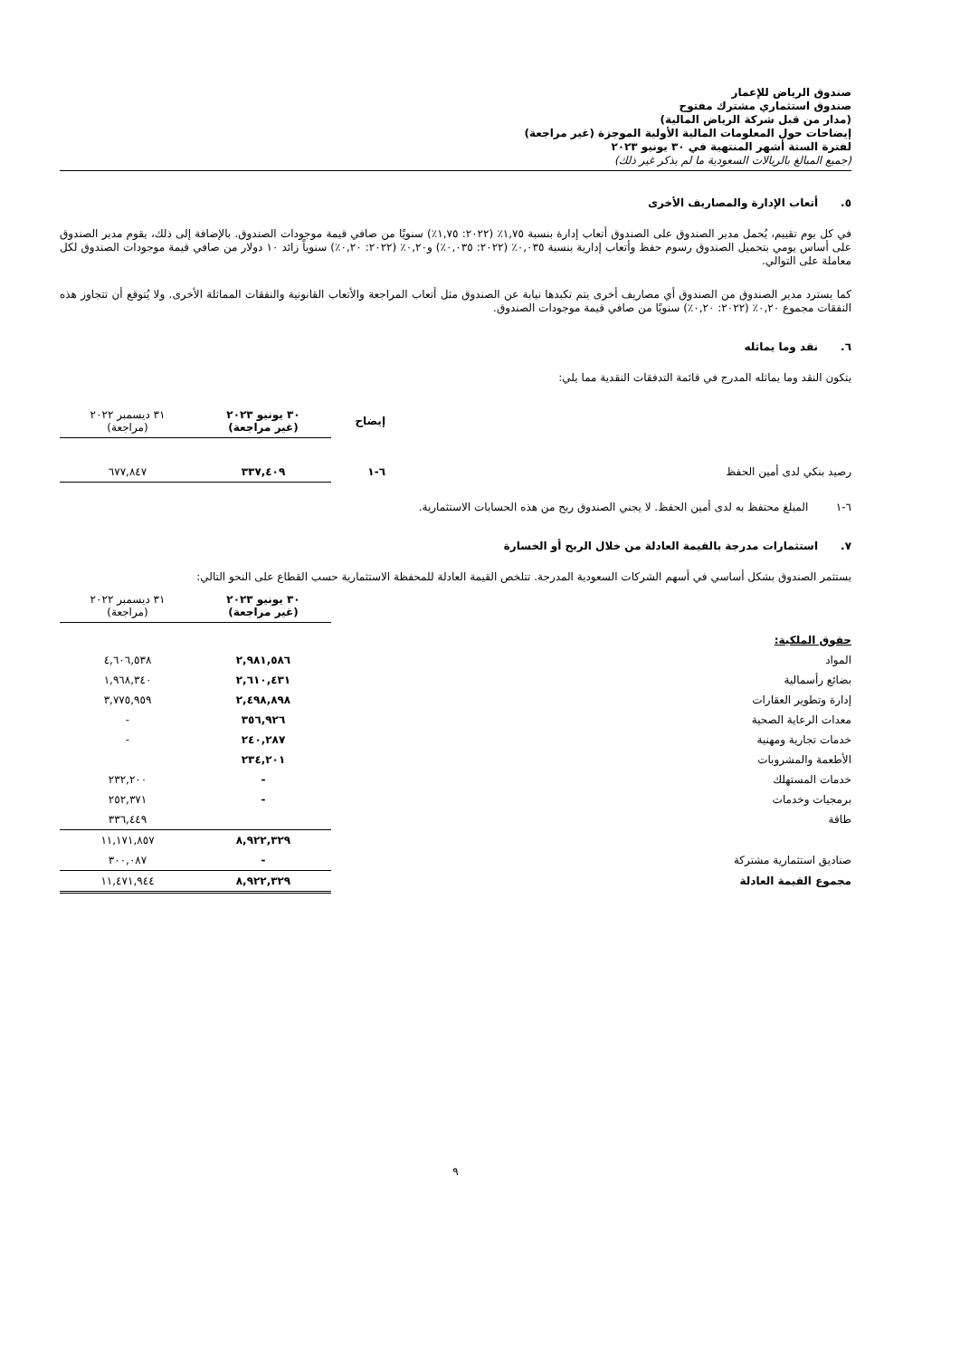صندوق الرياض للإعمار
صندوق استثماري مشترك مفتوح
(مدار من قبل شركة الرياض المالية)
إيضاحات حول المعلومات المالية الأولية الموجزة (غير مراجعة)
لفترة الستة أشهر المنتهية في ٣٠ يونيو ٢٠٢٣
(جميع المبالغ بالريالات السعودية ما لم يذكر غير ذلك)
٥. أتعاب الإدارة والمصاريف الأخرى
في كل يوم تقييم، يُحمل مدير الصندوق على الصندوق أتعاب إدارة بنسبة ١,٧٥٪ (٢٠٢٢: ١,٧٥٪) سنويًا من صافي قيمة موجودات الصندوق. بالإضافة إلى ذلك، يقوم مدير الصندوق على أساس يومي بتحميل الصندوق رسوم حفظ وأتعاب إدارية بنسبة ٠,٠٣٥٪ (٢٠٢٢: ٠,٠٣٥٪) و٠,٢٠٪ (٢٠٢٢: ٠,٢٠٪) سنوياً زائد ١٠ دولار من صافي قيمة موجودات الصندوق لكل معاملة على التوالي.
كما يسترد مدير الصندوق من الصندوق أي مصاريف أخرى يتم تكبدها نيابة عن الصندوق مثل أتعاب المراجعة والأتعاب القانونية والنفقات المماثلة الأخرى. ولا يُتوقع أن تتجاوز هذه النفقات مجموع ٠,٢٠٪ (٢٠٢٢: ٠,٢٠٪) سنويًا من صافي قيمة موجودات الصندوق.
٦. نقد وما يماثله
يتكون النقد وما يماثله المدرج في قائمة التدفقات النقدية مما يلي:
| | إيضاح | ٣٠ يونيو ٢٠٢٣ (غير مراجعة) | ٣١ ديسمبر ٢٠٢٢ (مراجعة) |
| رصيد بنكي لدى أمين الحفظ | ٦-١ | ٣٣٧,٤٠٩ | ٦٧٧,٨٤٧ |
٦-١ المبلغ محتفظ به لدى أمين الحفظ. لا يجني الصندوق ربح من هذه الحسابات الاستثمارية.
٧. استثمارات مدرجة بالقيمة العادلة من خلال الربح أو الخسارة
يستثمر الصندوق بشكل أساسي في أسهم الشركات السعودية المدرجة. تتلخص القيمة العادلة للمحفظة الاستثمارية حسب القطاع على النحو التالي:
| | ٣٠ يونيو ٢٠٢٣ (غير مراجعة) | ٣١ ديسمبر ٢٠٢٢ (مراجعة) |
| حقوق الملكية: | | |
| المواد | ٢,٩٨١,٥٨٦ | ٤,٦٠٦,٥٣٨ |
| بضائع رأسمالية | ٢,٦١٠,٤٣١ | ١,٩٦٨,٣٤٠ |
| إدارة وتطوير العقارات | ٢,٤٩٨,٨٩٨ | ٣,٧٧٥,٩٥٩ |
| معدات الرعاية الصحية | ٣٥٦,٩٢٦ | - |
| خدمات تجارية ومهنية | ٢٤٠,٢٨٧ | - |
| الأطعمة والمشروبات | ٢٣٤,٢٠١ | |
| خدمات المستهلك | - | ٢٣٢,٢٠٠ |
| برمجيات وخدمات | - | ٢٥٢,٣٧١ |
| طاقة | | ٣٣٦,٤٤٩ |
| | ٨,٩٢٢,٣٢٩ | ١١,١٧١,٨٥٧ |
| صناديق استثمارية مشتركة | - | ٣٠٠,٠٨٧ |
| مجموع القيمة العادلة | ٨,٩٢٢,٣٢٩ | ١١,٤٧١,٩٤٤ |
٩